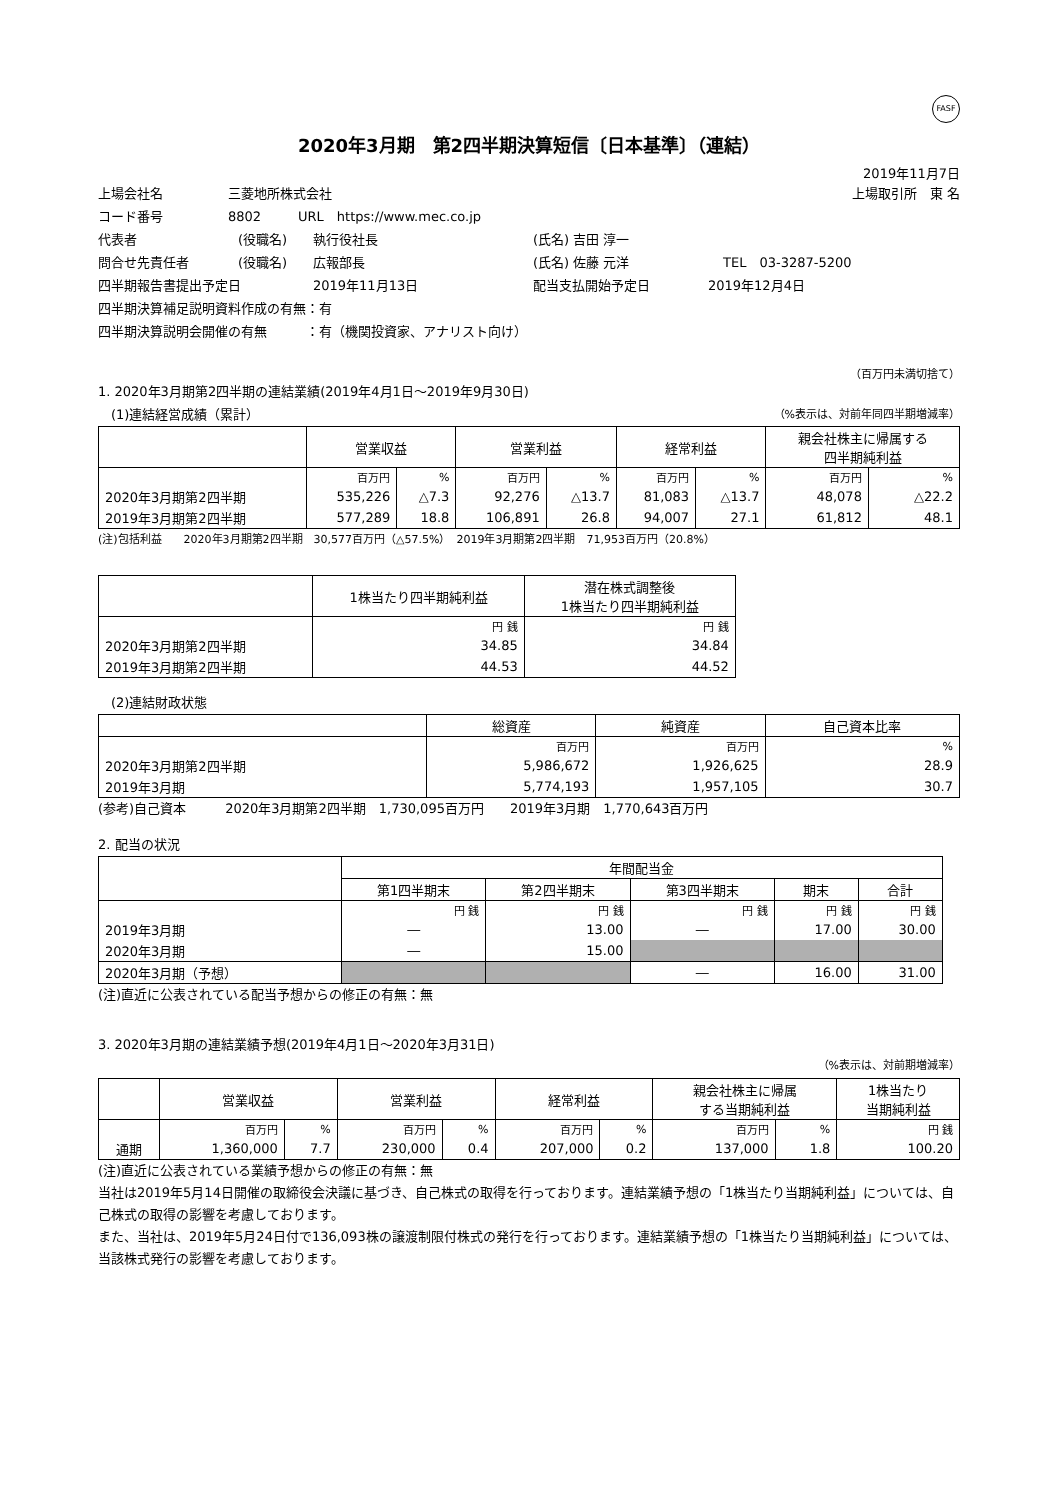FASF
2020年3月期　第2四半期決算短信〔日本基準〕（連結）
2019年11月7日
上場会社名 三菱地所株式会社 上場取引所　東 名
コード番号 8802 URL　https://www.mec.co.jp
代表者 (役職名) 執行役社長 (氏名) 吉田 淳一
問合せ先責任者 (役職名) 広報部長 (氏名) 佐藤 元洋 TEL　03-3287-5200
四半期報告書提出予定日 2019年11月13日 配当支払開始予定日 2019年12月4日
四半期決算補足説明資料作成の有無：有
四半期決算説明会開催の有無　　　：有（機関投資家、アナリスト向け）
（百万円未満切捨て）
1. 2020年3月期第2四半期の連結業績(2019年4月1日～2019年9月30日)
　(1)連結経営成績（累計） （%表示は、対前年同四半期増減率）
| | 営業収益 | | 営業利益 | | 経常利益 | | 親会社株主に帰属する 四半期純利益 | |
| --- | --- | --- | --- | --- | --- | --- | --- | --- |
| | 百万円 | % | 百万円 | % | 百万円 | % | 百万円 | % |
| 2020年3月期第2四半期 | 535,226 | △7.3 | 92,276 | △13.7 | 81,083 | △13.7 | 48,078 | △22.2 |
| 2019年3月期第2四半期 | 577,289 | 18.8 | 106,891 | 26.8 | 94,007 | 27.1 | 61,812 | 48.1 |
(注)包括利益　　2020年3月期第2四半期　30,577百万円（△57.5%）　2019年3月期第2四半期　71,953百万円（20.8%）
| | 1株当たり四半期純利益 | 潜在株式調整後 1株当たり四半期純利益 |
| --- | --- | --- |
| | 円 銭 | 円 銭 |
| 2020年3月期第2四半期 | 34.85 | 34.84 |
| 2019年3月期第2四半期 | 44.53 | 44.52 |
　(2)連結財政状態
| | 総資産 | 純資産 | 自己資本比率 |
| --- | --- | --- | --- |
| | 百万円 | 百万円 | % |
| 2020年3月期第2四半期 | 5,986,672 | 1,926,625 | 28.9 |
| 2019年3月期 | 5,774,193 | 1,957,105 | 30.7 |
(参考)自己資本　　　2020年3月期第2四半期　1,730,095百万円　　2019年3月期　1,770,643百万円
2. 配当の状況
| | 年間配当金 | | | | |
| --- | --- | --- | --- | --- | --- |
| | 第1四半期末 | 第2四半期末 | 第3四半期末 | 期末 | 合計 |
| | 円 銭 | 円 銭 | 円 銭 | 円 銭 | 円 銭 |
| 2019年3月期 | ― | 13.00 | ― | 17.00 | 30.00 |
| 2020年3月期 | ― | 15.00 | | | |
| 2020年3月期（予想） | | | ― | 16.00 | 31.00 |
(注)直近に公表されている配当予想からの修正の有無：無
3. 2020年3月期の連結業績予想(2019年4月1日～2020年3月31日)
（%表示は、対前期増減率）
| | 営業収益 | | 営業利益 | | 経常利益 | | 親会社株主に帰属 する当期純利益 | | 1株当たり 当期純利益 |
| --- | --- | --- | --- | --- | --- | --- | --- | --- | --- |
| | 百万円 | % | 百万円 | % | 百万円 | % | 百万円 | % | 円 銭 |
| 通期 | 1,360,000 | 7.7 | 230,000 | 0.4 | 207,000 | 0.2 | 137,000 | 1.8 | 100.20 |
(注)直近に公表されている業績予想からの修正の有無：無
当社は2019年5月14日開催の取締役会決議に基づき、自己株式の取得を行っております。連結業績予想の「1株当たり当期純利益」については、自己株式の取得の影響を考慮しております。
また、当社は、2019年5月24日付で136,093株の譲渡制限付株式の発行を行っております。連結業績予想の「1株当たり当期純利益」については、当該株式発行の影響を考慮しております。